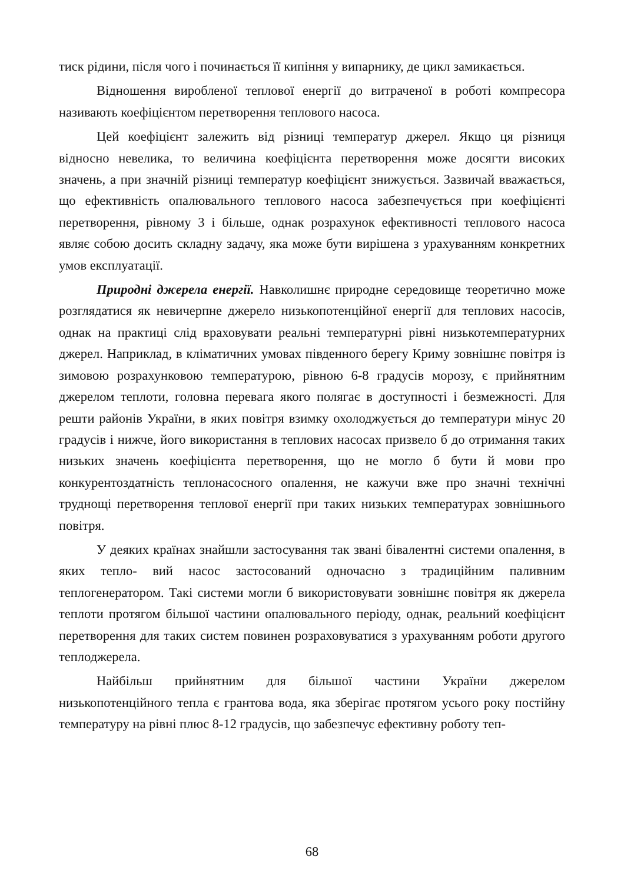тиск рідини, після чого і починається її кипіння у випарнику, де цикл замикається.
Відношення виробленої теплової енергії до витраченої в роботі компресора називають коефіцієнтом перетворення теплового насоса.
Цей коефіцієнт залежить від різниці температур джерел. Якщо ця різниця відносно невелика, то величина коефіцієнта перетворення може досягти високих значень, а при значній різниці температур коефіцієнт знижується. Зазвичай вважається, що ефективність опалювального теплового насоса забезпечується при коефіцієнті перетворення, рівному 3 і більше, однак розрахунок ефективності теплового насоса являє собою досить складну задачу, яка може бути вирішена з урахуванням конкретних умов експлуатації.
Природні джерела енергії. Навколишнє природне середовище теоретично може розглядатися як невичерпне джерело низькопотенційної енергії для теплових насосів, однак на практиці слід враховувати реальні температурні рівні низькотемпературних джерел. Наприклад, в кліматичних умовах південного берегу Криму зовнішнє повітря із зимовою розрахунковою температурою, рівною 6-8 градусів морозу, є прийнятним джерелом теплоти, головна перевага якого полягає в доступності і безмежності. Для решти районів України, в яких повітря взимку охолоджується до температури мінус 20 градусів і нижче, його використання в теплових насосах призвело б до отримання таких низьких значень коефіцієнта перетворення, що не могло б бути й мови про конкурентоздатність теплонасосного опалення, не кажучи вже про значні технічні труднощі перетворення теплової енергії при таких низьких температурах зовнішнього повітря.
У деяких країнах знайшли застосування так звані бівалентні системи опалення, в яких тепло- вий насос застосований одночасно з традиційним паливним теплогенератором. Такі системи могли б використовувати зовнішнє повітря як джерела теплоти протягом більшої частини опалювального періоду, однак, реальний коефіцієнт перетворення для таких систем повинен розраховуватися з урахуванням роботи другого теплоджерела.
Найбільш прийнятним для більшої частини України джерелом низькопотенційного тепла є грантова вода, яка зберігає протягом усього року постійну температуру на рівні плюс 8-12 градусів, що забезпечує ефективну роботу теп-
68